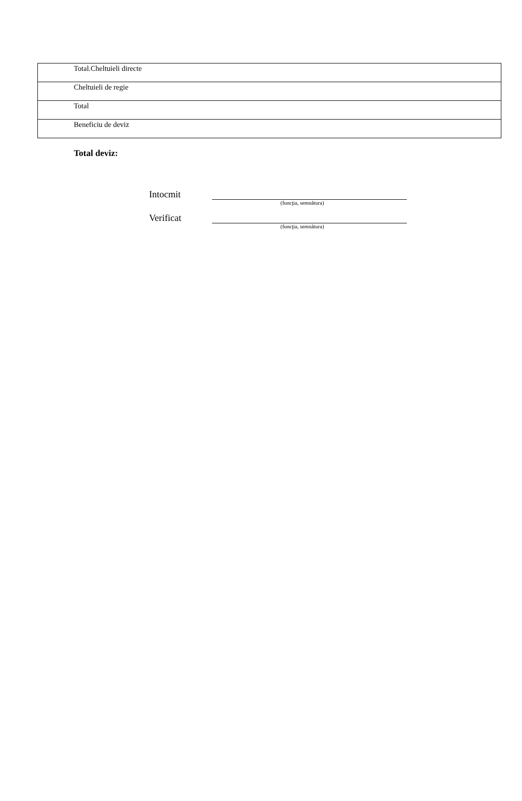| Total.Cheltuieli directe |
| Cheltuieli de regie |
| Total |
| Beneficiu de deviz |
Total deviz:
Intocmit
(funcţia, semnătura)
Verificat
(funcţia, semnătura)